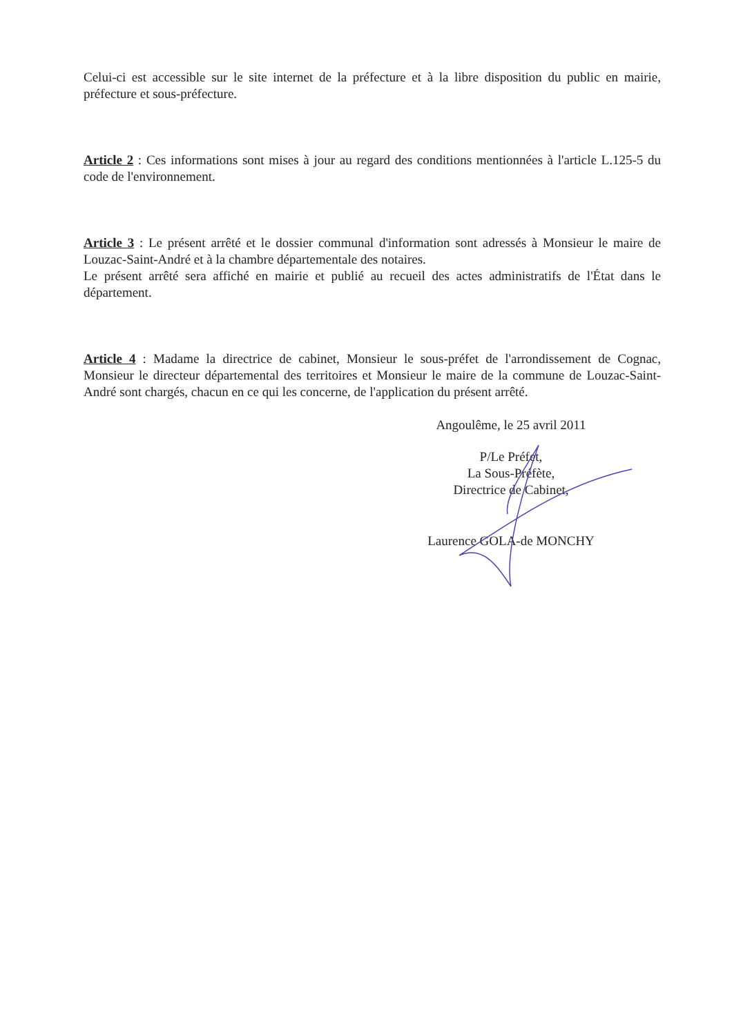Celui-ci est accessible sur le site internet de la préfecture et à la libre disposition du public en mairie, préfecture et sous-préfecture.
Article 2 : Ces informations sont mises à jour au regard des conditions mentionnées à l'article L.125-5 du code de l'environnement.
Article 3 : Le présent arrêté et le dossier communal d'information sont adressés à Monsieur le maire de Louzac-Saint-André et à la chambre départementale des notaires.
Le présent arrêté sera affiché en mairie et publié au recueil des actes administratifs de l'État dans le département.
Article 4 : Madame la directrice de cabinet, Monsieur le sous-préfet de l'arrondissement de Cognac, Monsieur le directeur départemental des territoires et Monsieur le maire de la commune de Louzac-Saint-André sont chargés, chacun en ce qui les concerne, de l'application du présent arrêté.
Angoulême, le 25 avril 2011
P/Le Préfet,
La Sous-Préfète,
Directrice de Cabinet,
Laurence GOLA-de MONCHY